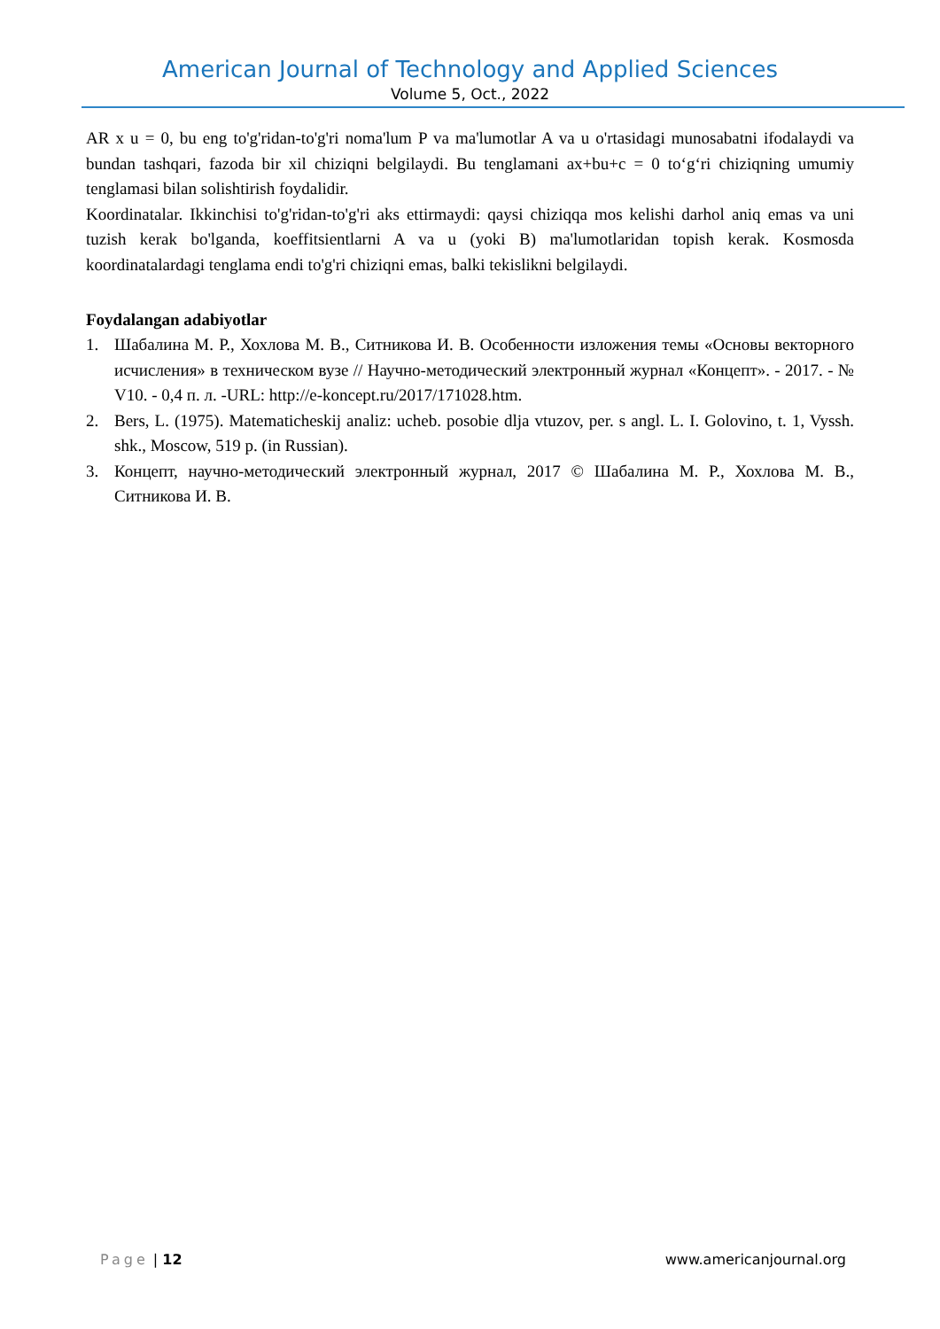American Journal of Technology and Applied Sciences
Volume 5, Oct., 2022
AR x u = 0, bu eng to'g'ridan-to'g'ri noma'lum P va ma'lumotlar A va u o'rtasidagi munosabatni ifodalaydi va bundan tashqari, fazoda bir xil chiziqni belgilaydi. Bu tenglamani ax+bu+c = 0 to‘g‘ri chiziqning umumiy tenglamasi bilan solishtirish foydalidir.
Koordinatalar. Ikkinchisi to'g'ridan-to'g'ri aks ettirmaydi: qaysi chiziqqa mos kelishi darhol aniq emas va uni tuzish kerak bo'lganda, koeffitsientlarni A va u (yoki B) ma'lumotlaridan topish kerak. Kosmosda koordinatalardagi tenglama endi to'g'ri chiziqni emas, balki tekislikni belgilaydi.
Foydalangan adabiyotlar
1. Шабалина М. Р., Хохлова М. В., Ситникова И. В. Особенности изложения темы «Основы векторного исчисления» в техническом вузе // Научно-методический электронный журнал «Концепт». - 2017. - № V10. - 0,4 п. л. -URL: http://e-koncept.ru/2017/171028.htm.
2. Bers, L. (1975). Matematicheskij analiz: ucheb. posobie dlja vtuzov, per. s angl. L. I. Golovino, t. 1, Vyssh. shk., Moscow, 519 p. (in Russian).
3. Концепт, научно-методический электронный журнал, 2017 © Шабалина М. Р., Хохлова М. В., Ситникова И. В.
Page | 12 www.americanjournal.org